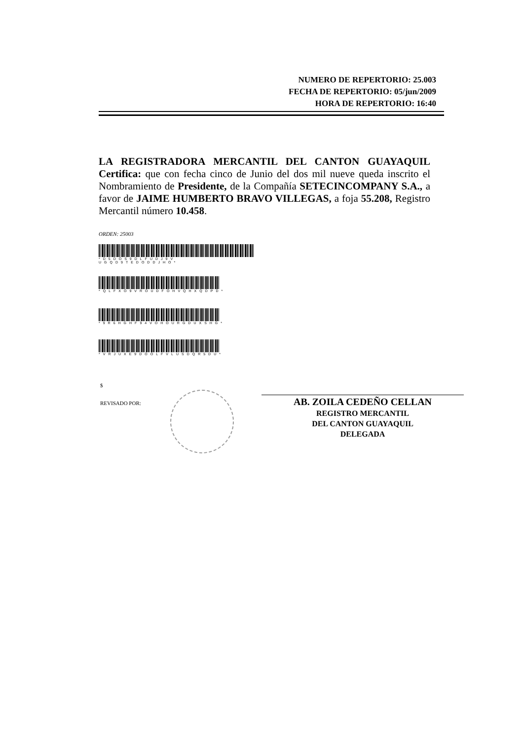NUMERO DE REPERTORIO: 25.003
FECHA DE REPERTORIO: 05/jun/2009
HORA DE REPERTORIO: 16:40
LA REGISTRADORA MERCANTIL DEL CANTON GUAYAQUIL Certifica: que con fecha cinco de Junio del dos mil nueve queda inscrito el Nombramiento de Presidente, de la Compañía SETECINCOMPANY S.A., a favor de JAIME HUMBERTO BRAVO VILLEGAS, a foja 55.208, Registro Mercantil número 10.458.
ORDEN: 25003
*D5DOS9DLFUDJ9V UGQD9TEDODDJHO*
*QLFXO9VROUDFOHVQHXQDPD*
*9R6HGHF94VOHOURGDUXSHG*
*VRJUXE9DOOLFVLUSDQR5DU*
$
REVISADO POR:
AB. ZOILA CEDEÑO CELLAN
REGISTRO MERCANTIL
DEL CANTON GUAYAQUIL
DELEGADA